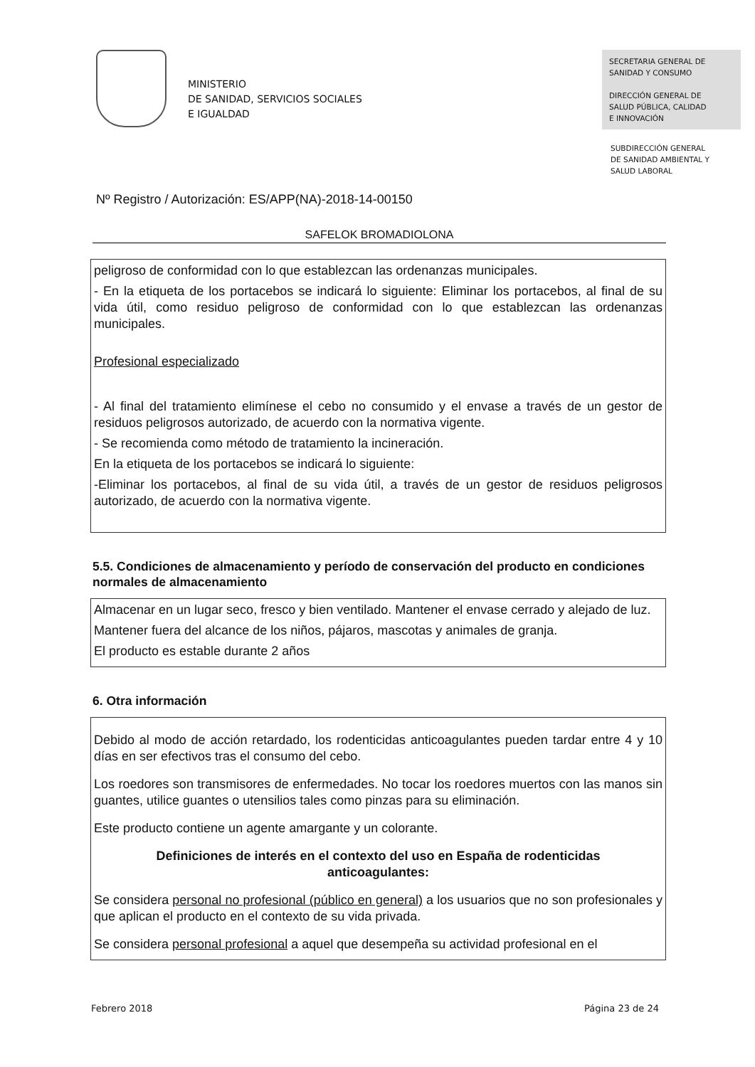MINISTERIO
DE SANIDAD, SERVICIOS SOCIALES
E IGUALDAD
SECRETARIA GENERAL DE
SANIDAD Y CONSUMO
DIRECCIÓN GENERAL DE
SALUD PÚBLICA, CALIDAD
E INNOVACIÓN
SUBDIRECCIÓN GENERAL
DE SANIDAD AMBIENTAL Y
SALUD LABORAL
Nº Registro / Autorización: ES/APP(NA)-2018-14-00150
SAFELOK BROMADIOLONA
peligroso de conformidad con lo que establezcan las ordenanzas municipales.
- En la etiqueta de los portacebos se indicará lo siguiente: Eliminar los portacebos, al final de su vida útil, como residuo peligroso de conformidad con lo que establezcan las ordenanzas municipales.
Profesional especializado
- Al final del tratamiento elimínese el cebo no consumido y el envase a través de un gestor de residuos peligrosos autorizado, de acuerdo con la normativa vigente.
- Se recomienda como método de tratamiento la incineración.
En la etiqueta de los portacebos se indicará lo siguiente:
-Eliminar los portacebos, al final de su vida útil, a través de un gestor de residuos peligrosos autorizado, de acuerdo con la normativa vigente.
5.5. Condiciones de almacenamiento y período de conservación del producto en condiciones normales de almacenamiento
Almacenar en un lugar seco, fresco y bien ventilado. Mantener el envase cerrado y alejado de luz.
Mantener fuera del alcance de los niños, pájaros, mascotas y animales de granja.
El producto es estable durante 2 años
6. Otra información
Debido al modo de acción retardado, los rodenticidas anticoagulantes pueden tardar entre 4 y 10 días en ser efectivos tras el consumo del cebo.
Los roedores son transmisores de enfermedades. No tocar los roedores muertos con las manos sin guantes, utilice guantes o utensilios tales como pinzas para su eliminación.
Este producto contiene un agente amargante y un colorante.
Definiciones de interés en el contexto del uso en España de rodenticidas anticoagulantes:
Se considera personal no profesional (público en general) a los usuarios que no son profesionales y que aplican el producto en el contexto de su vida privada.
Se considera personal profesional a aquel que desempeña su actividad profesional en el
Febrero 2018 Página 23 de 24